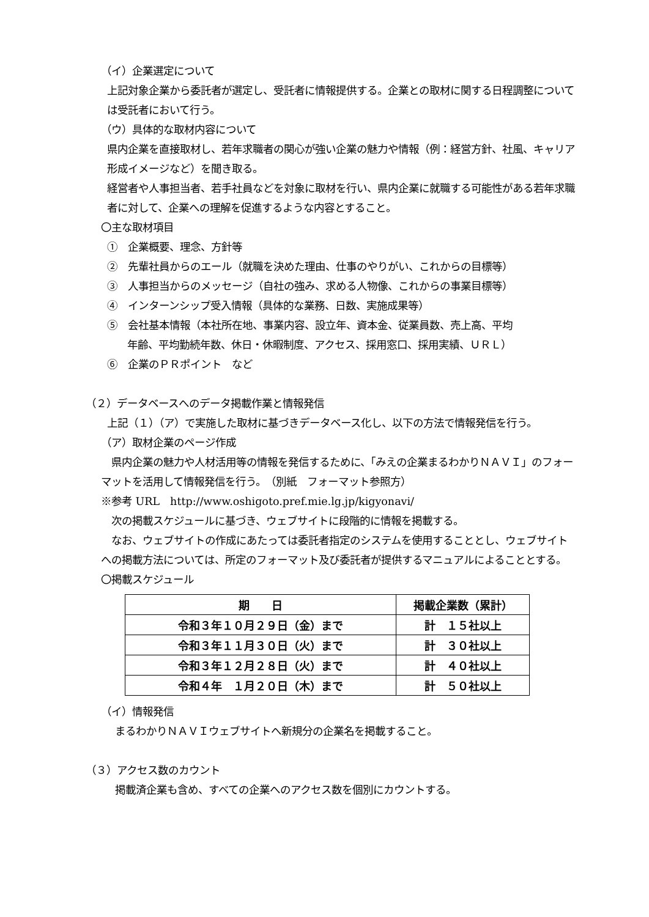（イ）企業選定について
上記対象企業から委託者が選定し、受託者に情報提供する。企業との取材に関する日程調整については受託者において行う。
（ウ）具体的な取材内容について
県内企業を直接取材し、若年求職者の関心が強い企業の魅力や情報（例：経営方針、社風、キャリア形成イメージなど）を聞き取る。
経営者や人事担当者、若手社員などを対象に取材を行い、県内企業に就職する可能性がある若年求職者に対して、企業への理解を促進するような内容とすること。
〇主な取材項目
①　企業概要、理念、方針等
②　先輩社員からのエール（就職を決めた理由、仕事のやりがい、これからの目標等）
③　人事担当からのメッセージ（自社の強み、求める人物像、これからの事業目標等）
④　インターンシップ受入情報（具体的な業務、日数、実施成果等）
⑤　会社基本情報（本社所在地、事業内容、設立年、資本金、従業員数、売上高、平均
年齢、平均勤続年数、休日・休暇制度、アクセス、採用窓口、採用実績、ＵＲＬ）
⑥　企業のＰＲポイント　など
（２）データベースへのデータ掲載作業と情報発信
上記（１）（ア）で実施した取材に基づきデータベース化し、以下の方法で情報発信を行う。
（ア）取材企業のページ作成
　県内企業の魅力や人材活用等の情報を発信するために、「みえの企業まるわかりＮＡＶＩ」のフォーマットを活用して情報発信を行う。　（別紙　フォーマット参照方）
※参考 URL　http://www.oshigoto.pref.mie.lg.jp/kigyonavi/
　次の掲載スケジュールに基づき、ウェブサイトに段階的に情報を掲載する。
　なお、ウェブサイトの作成にあたっては委託者指定のシステムを使用することとし、ウェブサイトへの掲載方法については、所定のフォーマット及び委託者が提供するマニュアルによることとする。
〇掲載スケジュール
| 期 日 | 掲載企業数（累計） |
| --- | --- |
| 令和３年１０月２９日（金）まで | 計 １５社以上 |
| 令和３年１１月３０日（火）まで | 計 ３０社以上 |
| 令和３年１２月２８日（火）まで | 計 ４０社以上 |
| 令和４年 １月２０日（木）まで | 計 ５０社以上 |
（イ）情報発信
まるわかりＮＡＶＩウェブサイトへ新規分の企業名を掲載すること。
（３）アクセス数のカウント
掲載済企業も含め、すべての企業へのアクセス数を個別にカウントする。